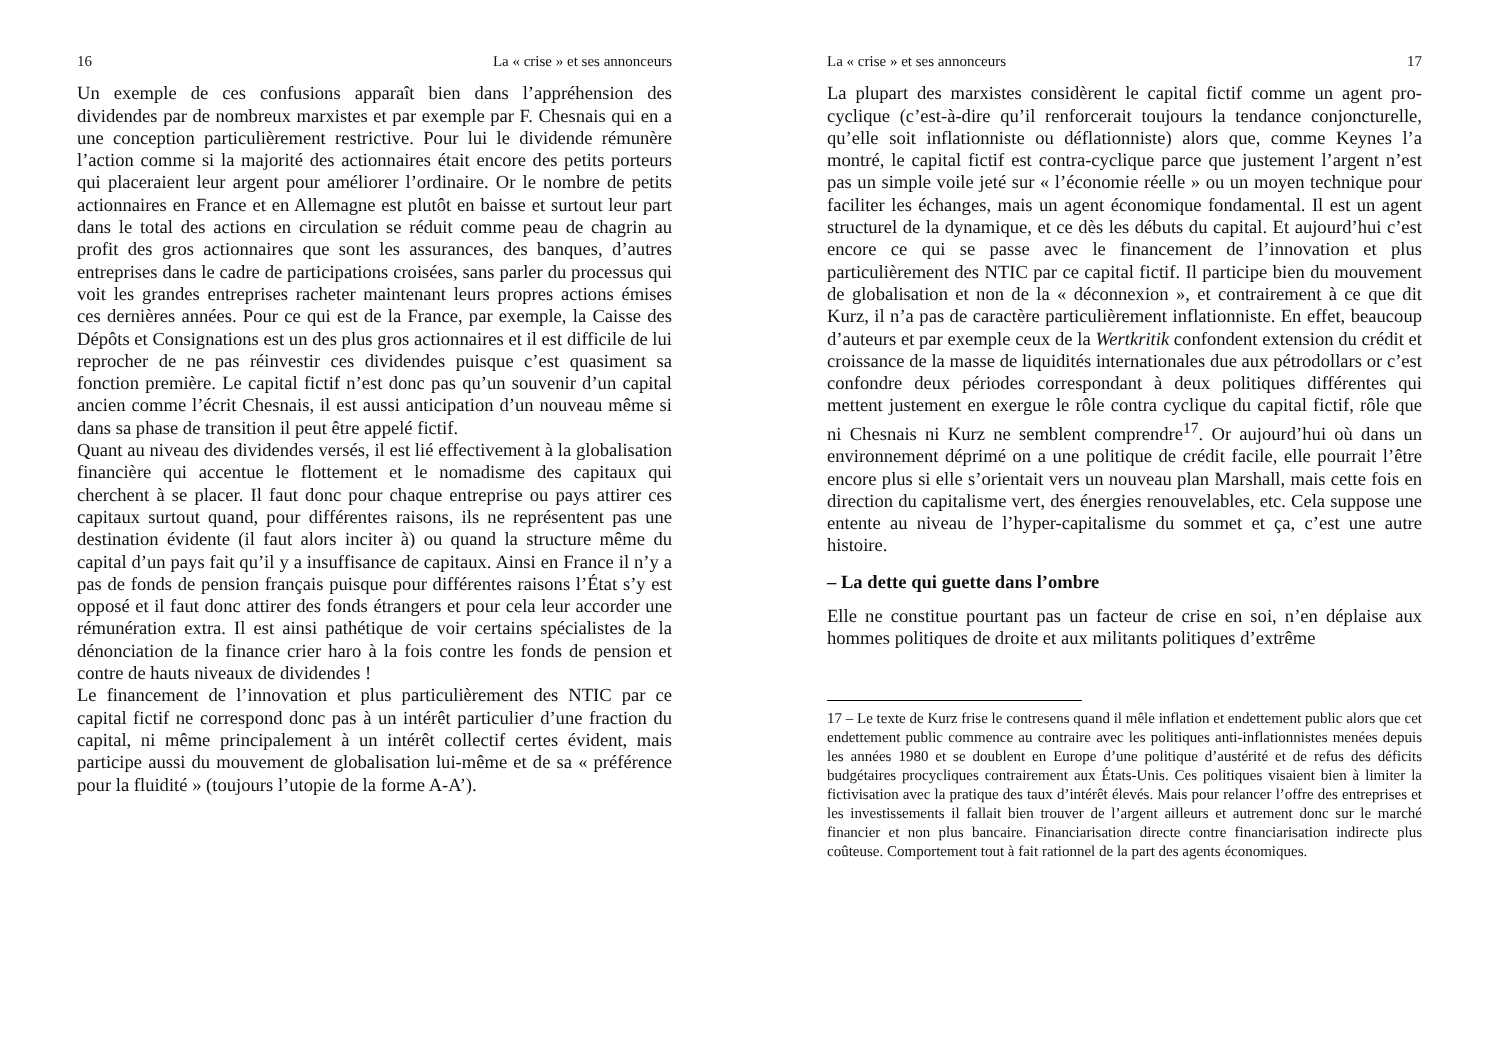16 La « crise » et ses annonceurs
Un exemple de ces confusions apparaît bien dans l’appréhension des dividendes par de nombreux marxistes et par exemple par F. Chesnais qui en a une conception particulièrement restrictive. Pour lui le dividende rémunère l’action comme si la majorité des actionnaires était encore des petits porteurs qui placeraient leur argent pour améliorer l’ordinaire. Or le nombre de petits actionnaires en France et en Allemagne est plutôt en baisse et surtout leur part dans le total des actions en circulation se réduit comme peau de chagrin au profit des gros actionnaires que sont les assurances, des banques, d’autres entreprises dans le cadre de participations croisées, sans parler du processus qui voit les grandes entreprises racheter maintenant leurs propres actions émises ces dernières années. Pour ce qui est de la France, par exemple, la Caisse des Dépôts et Consignations est un des plus gros actionnaires et il est difficile de lui reprocher de ne pas réinvestir ces dividendes puisque c’est quasiment sa fonction première. Le capital fictif n’est donc pas qu’un souvenir d’un capital ancien comme l’écrit Chesnais, il est aussi anticipation d’un nouveau même si dans sa phase de transition il peut être appelé fictif.
Quant au niveau des dividendes versés, il est lié effectivement à la globalisation financière qui accentue le flottement et le nomadisme des capitaux qui cherchent à se placer. Il faut donc pour chaque entreprise ou pays attirer ces capitaux surtout quand, pour différentes raisons, ils ne représentent pas une destination évidente (il faut alors inciter à) ou quand la structure même du capital d’un pays fait qu’il y a insuffisance de capitaux. Ainsi en France il n’y a pas de fonds de pension français puisque pour différentes raisons l’État s’y est opposé et il faut donc attirer des fonds étrangers et pour cela leur accorder une rémunération extra. Il est ainsi pathétique de voir certains spécialistes de la dénonciation de la finance crier haro à la fois contre les fonds de pension et contre de hauts niveaux de dividendes !
Le financement de l’innovation et plus particulièrement des NTIC par ce capital fictif ne correspond donc pas à un intérêt particulier d’une fraction du capital, ni même principalement à un intérêt collectif certes évident, mais participe aussi du mouvement de globalisation lui-même et de sa « préférence pour la fluidité » (toujours l’utopie de la forme A-A’).
La « crise » et ses annonceurs 17
La plupart des marxistes considèrent le capital fictif comme un agent pro-cyclique (c’est-à-dire qu’il renforcerait toujours la tendance conjoncturelle, qu’elle soit inflationniste ou déflationniste) alors que, comme Keynes l’a montré, le capital fictif est contra-cyclique parce que justement l’argent n’est pas un simple voile jeté sur « l’économie réelle » ou un moyen technique pour faciliter les échanges, mais un agent économique fondamental. Il est un agent structurel de la dynamique, et ce dès les débuts du capital. Et aujourd’hui c’est encore ce qui se passe avec le financement de l’innovation et plus particulièrement des NTIC par ce capital fictif. Il participe bien du mouvement de globalisation et non de la « déconnexion », et contrairement à ce que dit Kurz, il n’a pas de caractère particulièrement inflationniste. En effet, beaucoup d’auteurs et par exemple ceux de la Wertkritik confondent extension du crédit et croissance de la masse de liquidités internationales due aux pétrodollars or c’est confondre deux périodes correspondant à deux politiques différentes qui mettent justement en exergue le rôle contra cyclique du capital fictif, rôle que ni Chesnais ni Kurz ne semblent comprendre<sup>17</sup>. Or aujourd’hui où dans un environnement déprimé on a une politique de crédit facile, elle pourrait l’être encore plus si elle s’orientait vers un nouveau plan Marshall, mais cette fois en direction du capitalisme vert, des énergies renouvelables, etc. Cela suppose une entente au niveau de l’hyper-capitalisme du sommet et ça, c’est une autre histoire.
– La dette qui guette dans l’ombre
Elle ne constitue pourtant pas un facteur de crise en soi, n’en déplaise aux hommes politiques de droite et aux militants politiques d’extrême
17 – Le texte de Kurz frise le contresens quand il mêle inflation et endettement public alors que cet endettement public commence au contraire avec les politiques anti-inflationnistes menées depuis les années 1980 et se doublent en Europe d’une politique d’austérité et de refus des déficits budgétaires procycliques contrairement aux États-Unis. Ces politiques visaient bien à limiter la fictivisation avec la pratique des taux d’intérêt élevés. Mais pour relancer l’offre des entreprises et les investissements il fallait bien trouver de l’argent ailleurs et autrement donc sur le marché financier et non plus bancaire. Financiarisation directe contre financiarisation indirecte plus coûteuse. Comportement tout à fait rationnel de la part des agents économiques.